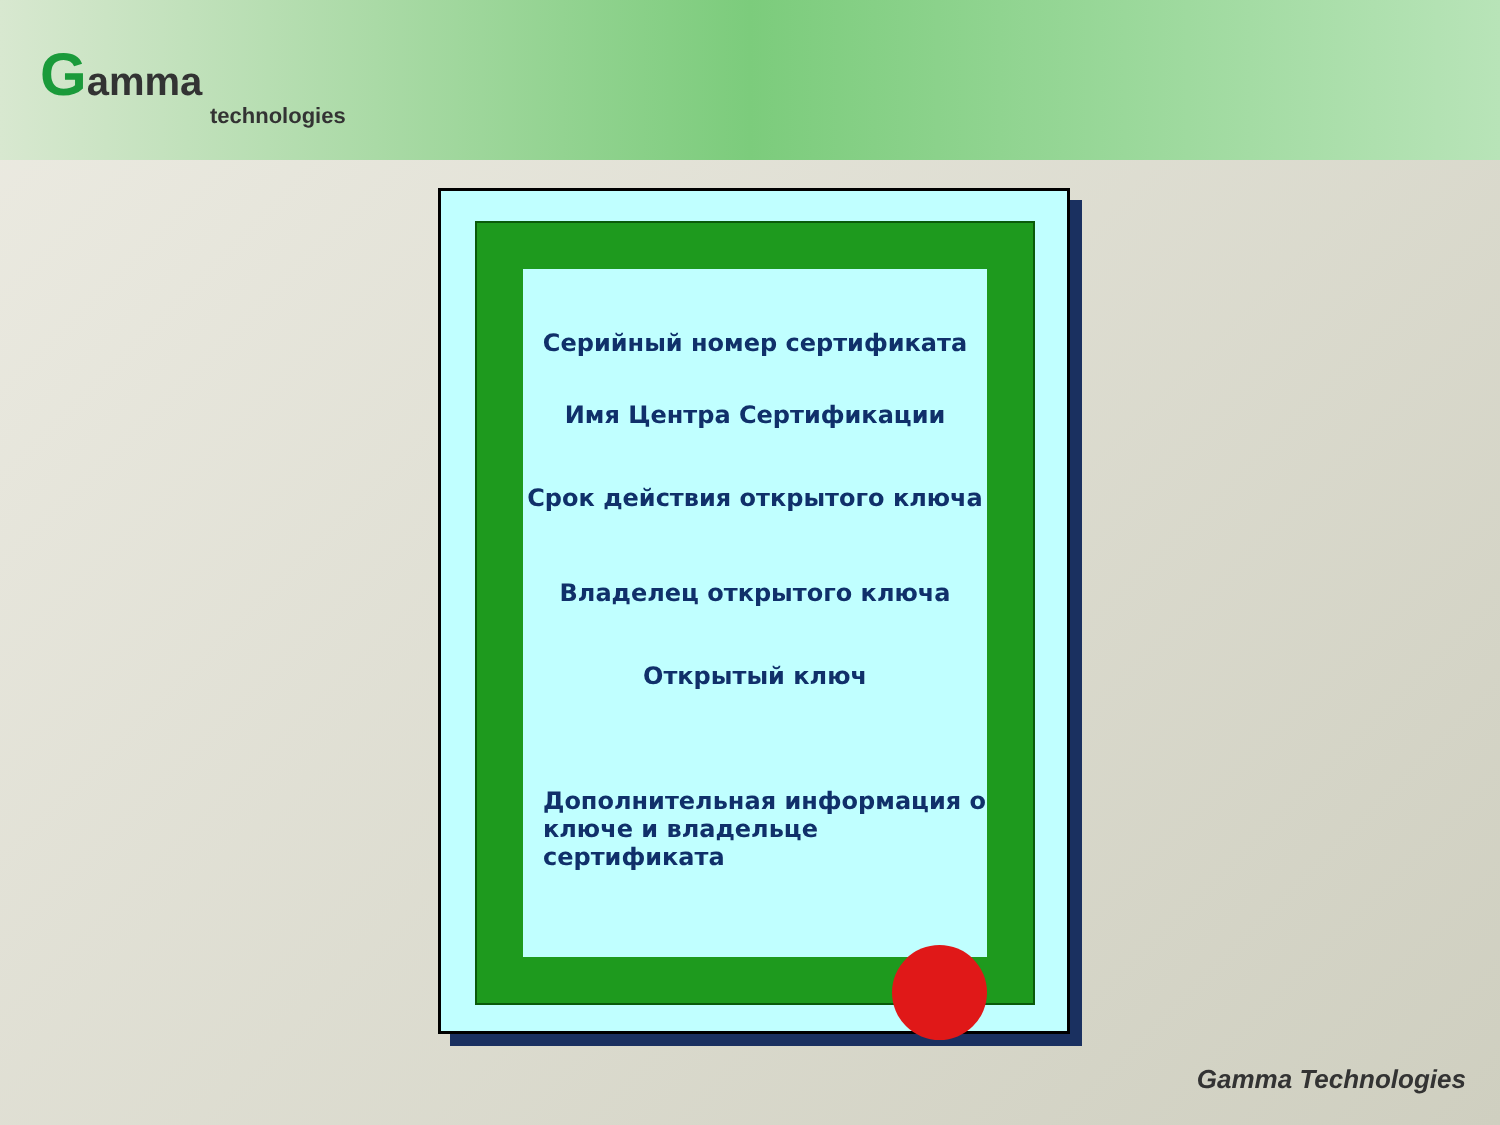Gamma
technologies
Серийный номер сертификата
Имя Центра Сертификации
Срок действия открытого ключа
Владелец открытого ключа
Открытый ключ
Дополнительная информация о
ключе и владельце сертификата
Gamma Technologies